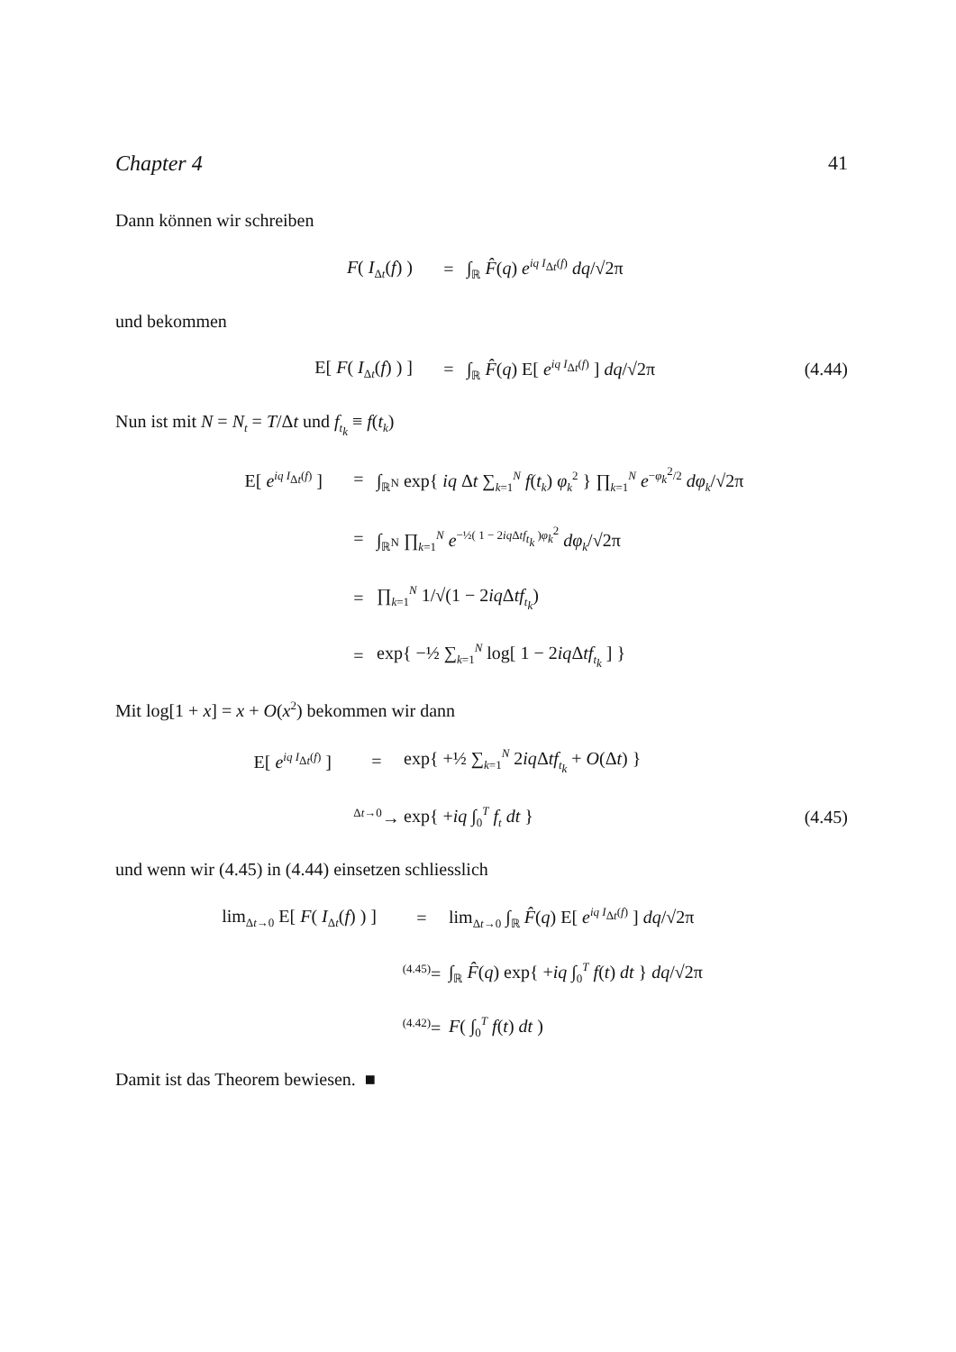Chapter 4 41
Dann können wir schreiben
F( I<sub>Δt</sub>(f) ) = ∫<sub>ℝ</sub> F̂(q) e<sup>iq I<sub>Δt</sub>(f)</sup> dq/√2π
und bekommen
E[ F( I<sub>Δt</sub>(f) ) ] =
∫<sub>ℝ</sub> F̂(q) E[ e<sup>iq I<sub>Δt</sub>(f)</sup> ] dq/√2π
(4.44)
Nun ist mit N = N<sub>t</sub> = T/Δt und f<sub>t<sub>k</sub></sub> ≡ f(t<sub>k</sub>)
E[ e<sup>iq I<sub>Δt</sub>(f)</sup> ] =
∫<sub>ℝ<sup>N</sup></sub> exp{ iq Δt ∑<sub>k=1</sub><sup>N</sup> f(t<sub>k</sub>) φ<sub>k</sub><sup>2</sup> } ∏<sub>k=1</sub><sup>N</sup> e<sup>−φ<sub>k</sub><sup>2</sup>/2</sup> dφ<sub>k</sub>/√2π
=
∫<sub>ℝ<sup>N</sup></sub> ∏<sub>k=1</sub><sup>N</sup> e<sup>−½( 1 − 2iq Δtf<sub>t<sub>k</sub></sub> )φ<sub>k</sub><sup>2</sup></sup> dφ<sub>k</sub>/√2π
= ∏<sub>k=1</sub><sup>N</sup> 1/√(1 − 2iq Δtf<sub>t<sub>k</sub></sub>)
=
exp{ −½ ∑<sub>k=1</sub><sup>N</sup> log[ 1 − 2iq Δtf<sub>t<sub>k</sub></sub> ] }
Mit log[1 + x] = x + O(x<sup>2</sup>) bekommen wir dann
E[ e<sup>iq I<sub>Δt</sub>(f)</sup> ] =
exp{ +½ ∑<sub>k=1</sub><sup>N</sup> 2iq Δtf<sub>t<sub>k</sub></sub> + O(Δt) }
<sup>Δt→0</sup>→ exp{ +iq ∫<sub>0</sub><sup>T</sup> f<sub>t</sub> dt }
(4.45)
und wenn wir (4.45) in (4.44) einsetzen schliesslich
lim<sub>Δt→0</sub> E[ F( I<sub>Δt</sub>(f) ) ] =
lim<sub>Δt→0</sub> ∫<sub>ℝ</sub> F̂(q) E[ e<sup>iq I<sub>Δt</sub>(f)</sup> ] dq/√2π
<sup>(4.45)</sup>=
∫<sub>ℝ</sub> F̂(q) exp{ +iq ∫<sub>0</sub><sup>T</sup> f(t) dt } dq/√2π
<sup>(4.42)</sup>=
F( ∫<sub>0</sub><sup>T</sup> f(t) dt )
Damit ist das Theorem bewiesen. ■